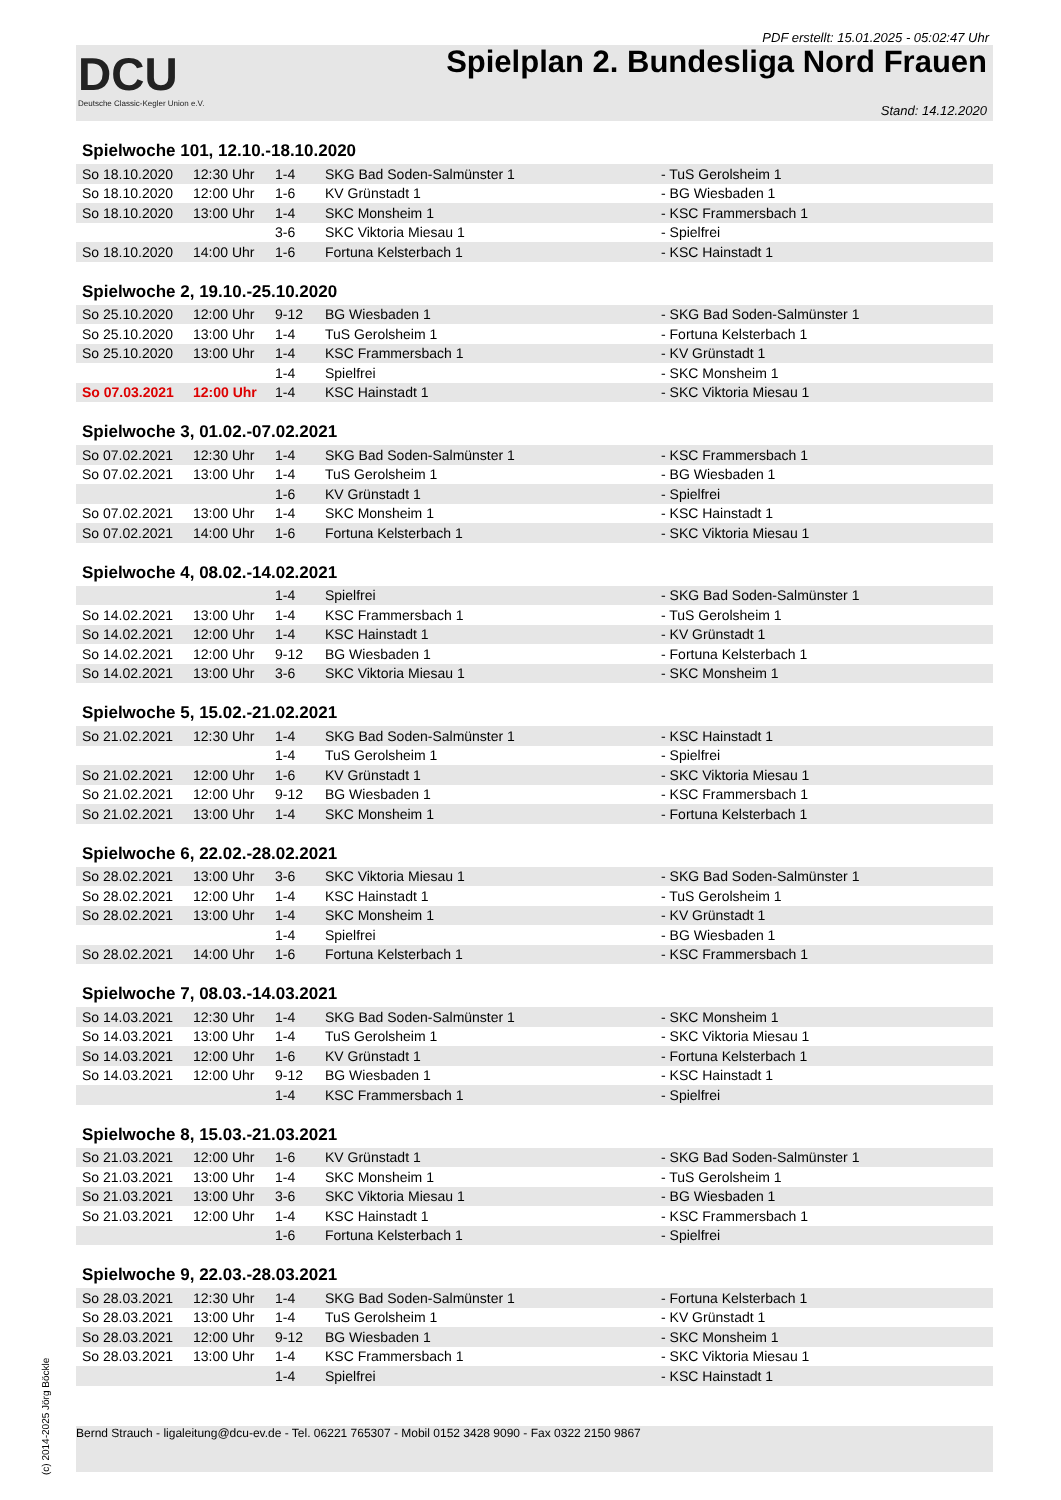PDF erstellt: 15.01.2025 - 05:02:47 Uhr
DCU
Deutsche Classic-Kegler Union e.V.
Spielplan 2. Bundesliga Nord Frauen
Stand: 14.12.2020
Spielwoche 101, 12.10.-18.10.2020
| So 18.10.2020 | 12:30 Uhr | 1-4 | SKG Bad Soden-Salmünster 1 | - TuS Gerolsheim 1 |
| So 18.10.2020 | 12:00 Uhr | 1-6 | KV Grünstadt 1 | - BG Wiesbaden 1 |
| So 18.10.2020 | 13:00 Uhr | 1-4 | SKC Monsheim 1 | - KSC Frammersbach 1 |
| | | 3-6 | SKC Viktoria Miesau 1 | - Spielfrei |
| So 18.10.2020 | 14:00 Uhr | 1-6 | Fortuna Kelsterbach 1 | - KSC Hainstadt 1 |
Spielwoche 2, 19.10.-25.10.2020
| So 25.10.2020 | 12:00 Uhr | 9-12 | BG Wiesbaden 1 | - SKG Bad Soden-Salmünster 1 |
| So 25.10.2020 | 13:00 Uhr | 1-4 | TuS Gerolsheim 1 | - Fortuna Kelsterbach 1 |
| So 25.10.2020 | 13:00 Uhr | 1-4 | KSC Frammersbach 1 | - KV Grünstadt 1 |
| | | 1-4 | Spielfrei | - SKC Monsheim 1 |
| So 07.03.2021 | 12:00 Uhr | 1-4 | KSC Hainstadt 1 | - SKC Viktoria Miesau 1 |
Spielwoche 3, 01.02.-07.02.2021
| So 07.02.2021 | 12:30 Uhr | 1-4 | SKG Bad Soden-Salmünster 1 | - KSC Frammersbach 1 |
| So 07.02.2021 | 13:00 Uhr | 1-4 | TuS Gerolsheim 1 | - BG Wiesbaden 1 |
| | | 1-6 | KV Grünstadt 1 | - Spielfrei |
| So 07.02.2021 | 13:00 Uhr | 1-4 | SKC Monsheim 1 | - KSC Hainstadt 1 |
| So 07.02.2021 | 14:00 Uhr | 1-6 | Fortuna Kelsterbach 1 | - SKC Viktoria Miesau 1 |
Spielwoche 4, 08.02.-14.02.2021
| | | 1-4 | Spielfrei | - SKG Bad Soden-Salmünster 1 |
| So 14.02.2021 | 13:00 Uhr | 1-4 | KSC Frammersbach 1 | - TuS Gerolsheim 1 |
| So 14.02.2021 | 12:00 Uhr | 1-4 | KSC Hainstadt 1 | - KV Grünstadt 1 |
| So 14.02.2021 | 12:00 Uhr | 9-12 | BG Wiesbaden 1 | - Fortuna Kelsterbach 1 |
| So 14.02.2021 | 13:00 Uhr | 3-6 | SKC Viktoria Miesau 1 | - SKC Monsheim 1 |
Spielwoche 5, 15.02.-21.02.2021
| So 21.02.2021 | 12:30 Uhr | 1-4 | SKG Bad Soden-Salmünster 1 | - KSC Hainstadt 1 |
| | | 1-4 | TuS Gerolsheim 1 | - Spielfrei |
| So 21.02.2021 | 12:00 Uhr | 1-6 | KV Grünstadt 1 | - SKC Viktoria Miesau 1 |
| So 21.02.2021 | 12:00 Uhr | 9-12 | BG Wiesbaden 1 | - KSC Frammersbach 1 |
| So 21.02.2021 | 13:00 Uhr | 1-4 | SKC Monsheim 1 | - Fortuna Kelsterbach 1 |
Spielwoche 6, 22.02.-28.02.2021
| So 28.02.2021 | 13:00 Uhr | 3-6 | SKC Viktoria Miesau 1 | - SKG Bad Soden-Salmünster 1 |
| So 28.02.2021 | 12:00 Uhr | 1-4 | KSC Hainstadt 1 | - TuS Gerolsheim 1 |
| So 28.02.2021 | 13:00 Uhr | 1-4 | SKC Monsheim 1 | - KV Grünstadt 1 |
| | | 1-4 | Spielfrei | - BG Wiesbaden 1 |
| So 28.02.2021 | 14:00 Uhr | 1-6 | Fortuna Kelsterbach 1 | - KSC Frammersbach 1 |
Spielwoche 7, 08.03.-14.03.2021
| So 14.03.2021 | 12:30 Uhr | 1-4 | SKG Bad Soden-Salmünster 1 | - SKC Monsheim 1 |
| So 14.03.2021 | 13:00 Uhr | 1-4 | TuS Gerolsheim 1 | - SKC Viktoria Miesau 1 |
| So 14.03.2021 | 12:00 Uhr | 1-6 | KV Grünstadt 1 | - Fortuna Kelsterbach 1 |
| So 14.03.2021 | 12:00 Uhr | 9-12 | BG Wiesbaden 1 | - KSC Hainstadt 1 |
| | | 1-4 | KSC Frammersbach 1 | - Spielfrei |
Spielwoche 8, 15.03.-21.03.2021
| So 21.03.2021 | 12:00 Uhr | 1-6 | KV Grünstadt 1 | - SKG Bad Soden-Salmünster 1 |
| So 21.03.2021 | 13:00 Uhr | 1-4 | SKC Monsheim 1 | - TuS Gerolsheim 1 |
| So 21.03.2021 | 13:00 Uhr | 3-6 | SKC Viktoria Miesau 1 | - BG Wiesbaden 1 |
| So 21.03.2021 | 12:00 Uhr | 1-4 | KSC Hainstadt 1 | - KSC Frammersbach 1 |
| | | 1-6 | Fortuna Kelsterbach 1 | - Spielfrei |
Spielwoche 9, 22.03.-28.03.2021
| So 28.03.2021 | 12:30 Uhr | 1-4 | SKG Bad Soden-Salmünster 1 | - Fortuna Kelsterbach 1 |
| So 28.03.2021 | 13:00 Uhr | 1-4 | TuS Gerolsheim 1 | - KV Grünstadt 1 |
| So 28.03.2021 | 12:00 Uhr | 9-12 | BG Wiesbaden 1 | - SKC Monsheim 1 |
| So 28.03.2021 | 13:00 Uhr | 1-4 | KSC Frammersbach 1 | - SKC Viktoria Miesau 1 |
| | | 1-4 | Spielfrei | - KSC Hainstadt 1 |
Bernd Strauch - ligaleitung@dcu-ev.de - Tel. 06221 765307 - Mobil 0152 3428 9090 - Fax 0322 2150 9867
(c) 2014-2025 Jörg Böckle